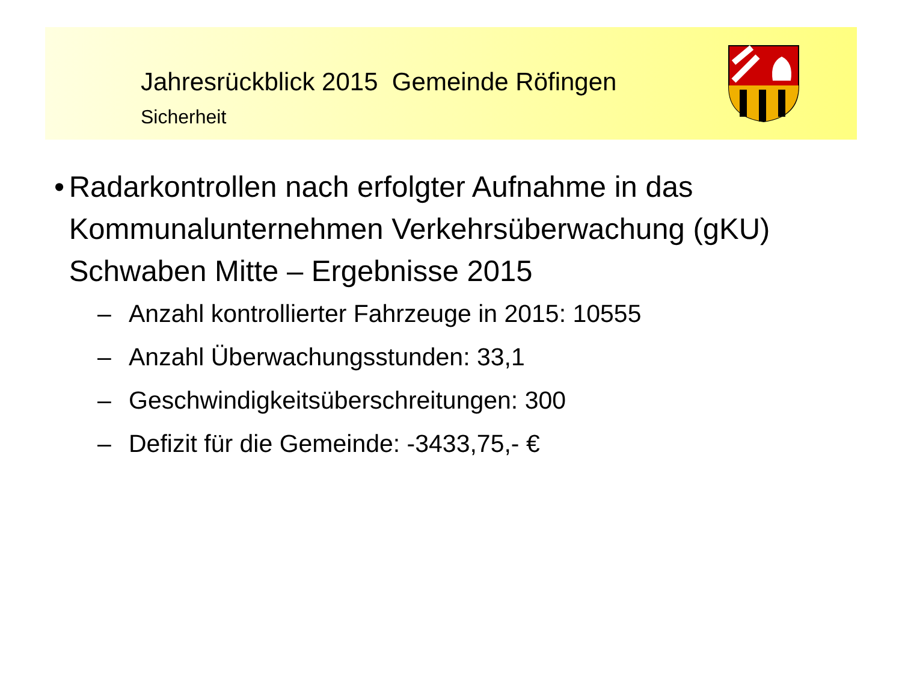Jahresrückblick 2015 Gemeinde Röfingen
Sicherheit
• Radarkontrollen nach erfolgter Aufnahme in das Kommunalunternehmen Verkehrsüberwachung (gKU) Schwaben Mitte – Ergebnisse 2015
– Anzahl kontrollierter Fahrzeuge in 2015: 10555
– Anzahl Überwachungsstunden: 33,1
– Geschwindigkeitsüberschreitungen: 300
– Defizit für die Gemeinde: -3433,75,- €